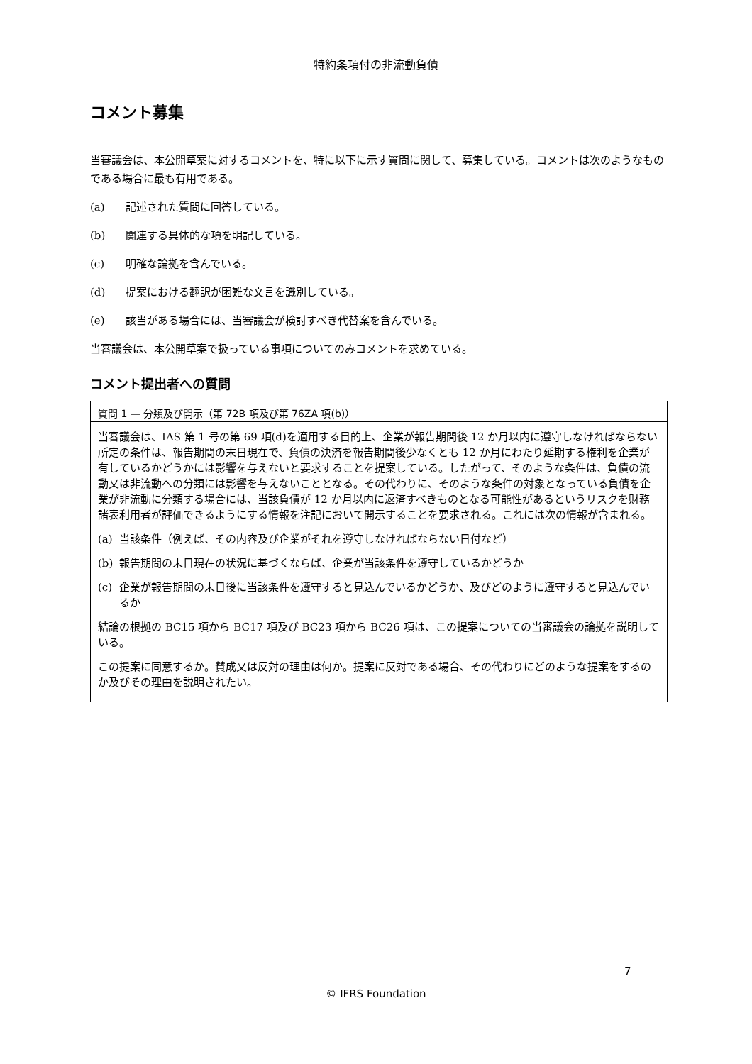特約条項付の非流動負債
コメント募集
当審議会は、本公開草案に対するコメントを、特に以下に示す質問に関して、募集している。コメントは次のようなものである場合に最も有用である。
(a) 記述された質問に回答している。
(b) 関連する具体的な項を明記している。
(c) 明確な論拠を含んでいる。
(d) 提案における翻訳が困難な文言を識別している。
(e) 該当がある場合には、当審議会が検討すべき代替案を含んでいる。
当審議会は、本公開草案で扱っている事項についてのみコメントを求めている。
コメント提出者への質問
質問 1 — 分類及び開示（第 72B 項及び第 76ZA 項(b)）
当審議会は、IAS 第 1 号の第 69 項(d)を適用する目的上、企業が報告期間後 12 か月以内に遵守しなければならない所定の条件は、報告期間の末日現在で、負債の決済を報告期間後少なくとも 12 か月にわたり延期する権利を企業が有しているかどうかには影響を与えないと要求することを提案している。したがって、そのような条件は、負債の流動又は非流動への分類には影響を与えないこととなる。その代わりに、そのような条件の対象となっている負債を企業が非流動に分類する場合には、当該負債が 12 か月以内に返済すべきものとなる可能性があるというリスクを財務諸表利用者が評価できるようにする情報を注記において開示することを要求される。これには次の情報が含まれる。
(a) 当該条件（例えば、その内容及び企業がそれを遵守しなければならない日付など）
(b) 報告期間の末日現在の状況に基づくならば、企業が当該条件を遵守しているかどうか
(c) 企業が報告期間の末日後に当該条件を遵守すると見込んでいるかどうか、及びどのように遵守すると見込んでいるか
結論の根拠の BC15 項から BC17 項及び BC23 項から BC26 項は、この提案についての当審議会の論拠を説明している。
この提案に同意するか。賛成又は反対の理由は何か。提案に反対である場合、その代わりにどのような提案をするのか及びその理由を説明されたい。
7
© IFRS Foundation